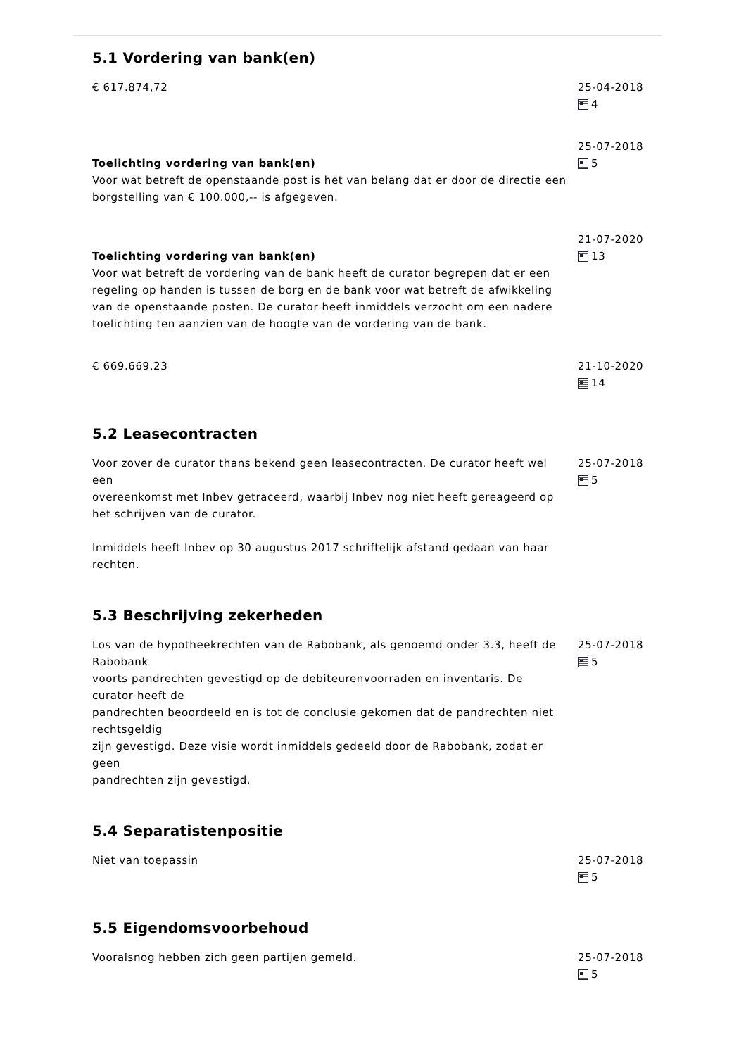5.1 Vordering van bank(en)
€ 617.874,72 25-04-2018
4
Toelichting vordering van bank(en)
Voor wat betreft de openstaande post is het van belang dat er door de directie een borgstelling van € 100.000,-- is afgegeven.
25-07-2018
5
Toelichting vordering van bank(en)
Voor wat betreft de vordering van de bank heeft de curator begrepen dat er een regeling op handen is tussen de borg en de bank voor wat betreft de afwikkeling van de openstaande posten. De curator heeft inmiddels verzocht om een nadere toelichting ten aanzien van de hoogte van de vordering van de bank.
21-07-2020
13
€ 669.669,23 21-10-2020
14
5.2 Leasecontracten
Voor zover de curator thans bekend geen leasecontracten. De curator heeft wel een
overeenkomst met Inbev getraceerd, waarbij Inbev nog niet heeft gereageerd op het schrijven van de curator.
Inmiddels heeft Inbev op 30 augustus 2017 schriftelijk afstand gedaan van haar rechten.
25-07-2018
5
5.3 Beschrijving zekerheden
Los van de hypotheekrechten van de Rabobank, als genoemd onder 3.3, heeft de Rabobank
voorts pandrechten gevestigd op de debiteurenvoorraden en inventaris. De curator heeft de
pandrechten beoordeeld en is tot de conclusie gekomen dat de pandrechten niet rechtsgeldig
zijn gevestigd. Deze visie wordt inmiddels gedeeld door de Rabobank, zodat er geen
pandrechten zijn gevestigd.
25-07-2018
5
5.4 Separatistenpositie
Niet van toepassin 25-07-2018
5
5.5 Eigendomsvoorbehoud
Vooralsnog hebben zich geen partijen gemeld. 25-07-2018
5